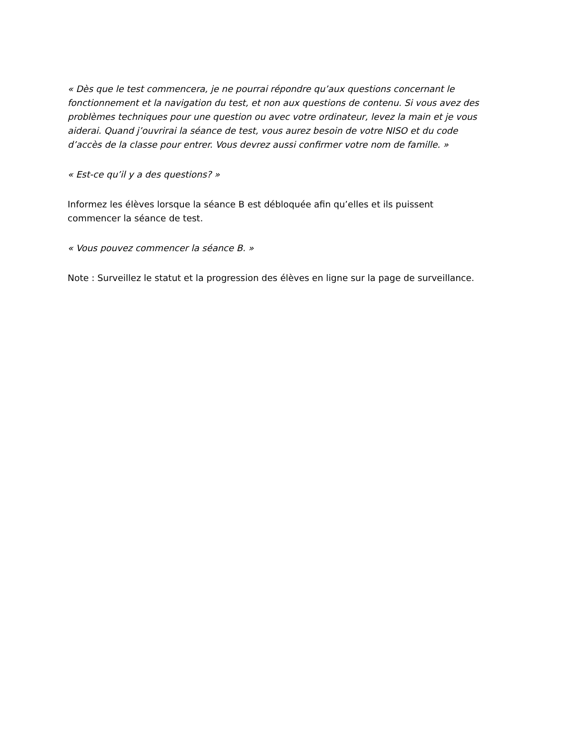« Dès que le test commencera, je ne pourrai répondre qu’aux questions concernant le fonctionnement et la navigation du test, et non aux questions de contenu. Si vous avez des problèmes techniques pour une question ou avec votre ordinateur, levez la main et je vous aiderai. Quand j’ouvrirai la séance de test, vous aurez besoin de votre NISO et du code d’accès de la classe pour entrer. Vous devrez aussi confirmer votre nom de famille. »
« Est-ce qu’il y a des questions? »
Informez les élèves lorsque la séance B est débloquée afin qu’elles et ils puissent commencer la séance de test.
« Vous pouvez commencer la séance B. »
Note : Surveillez le statut et la progression des élèves en ligne sur la page de surveillance.